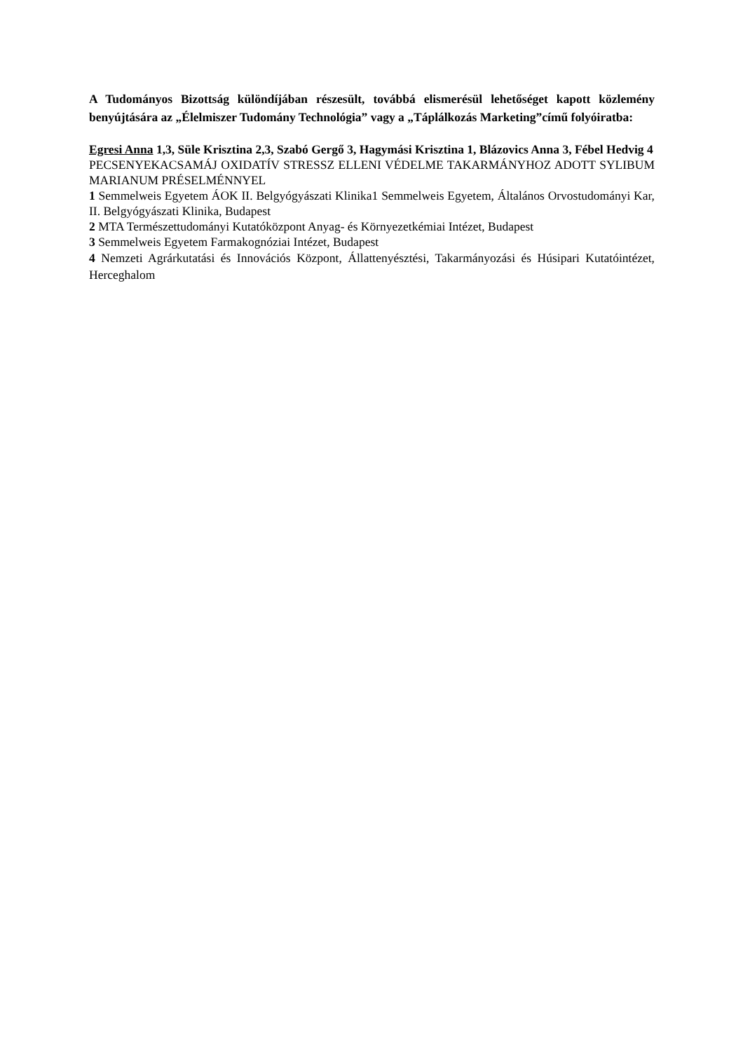A Tudományos Bizottság különdíjában részesült, továbbá elismerésül lehetőséget kapott közlemény benyújtására az „Élelmiszer Tudomány Technológia” vagy a „Táplálkozás Marketing”című folyóiratba:
Egresi Anna 1,3, Süle Krisztina 2,3, Szabó Gergő 3, Hagymási Krisztina 1, Blázovics Anna 3, Fébel Hedvig 4
PECSENYEKACSAMÁJ OXIDATÍV STRESSZ ELLENI VÉDELME TAKARMÁNYHOZ ADOTT SYLIBUM MARIANUM PRÉSELMÉNNYEL
1 Semmelweis Egyetem ÁOK II. Belgyógyászati Klinika1 Semmelweis Egyetem, Általános Orvostudományi Kar, II. Belgyógyászati Klinika, Budapest
2 MTA Természettudományi Kutatóközpont Anyag- és Környezetkémiai Intézet, Budapest
3 Semmelweis Egyetem Farmakognóziai Intézet, Budapest
4 Nemzeti Agrárkutatási és Innovációs Központ, Állattenyésztési, Takarmányozási és Húsipari Kutatóintézet, Herceghalom